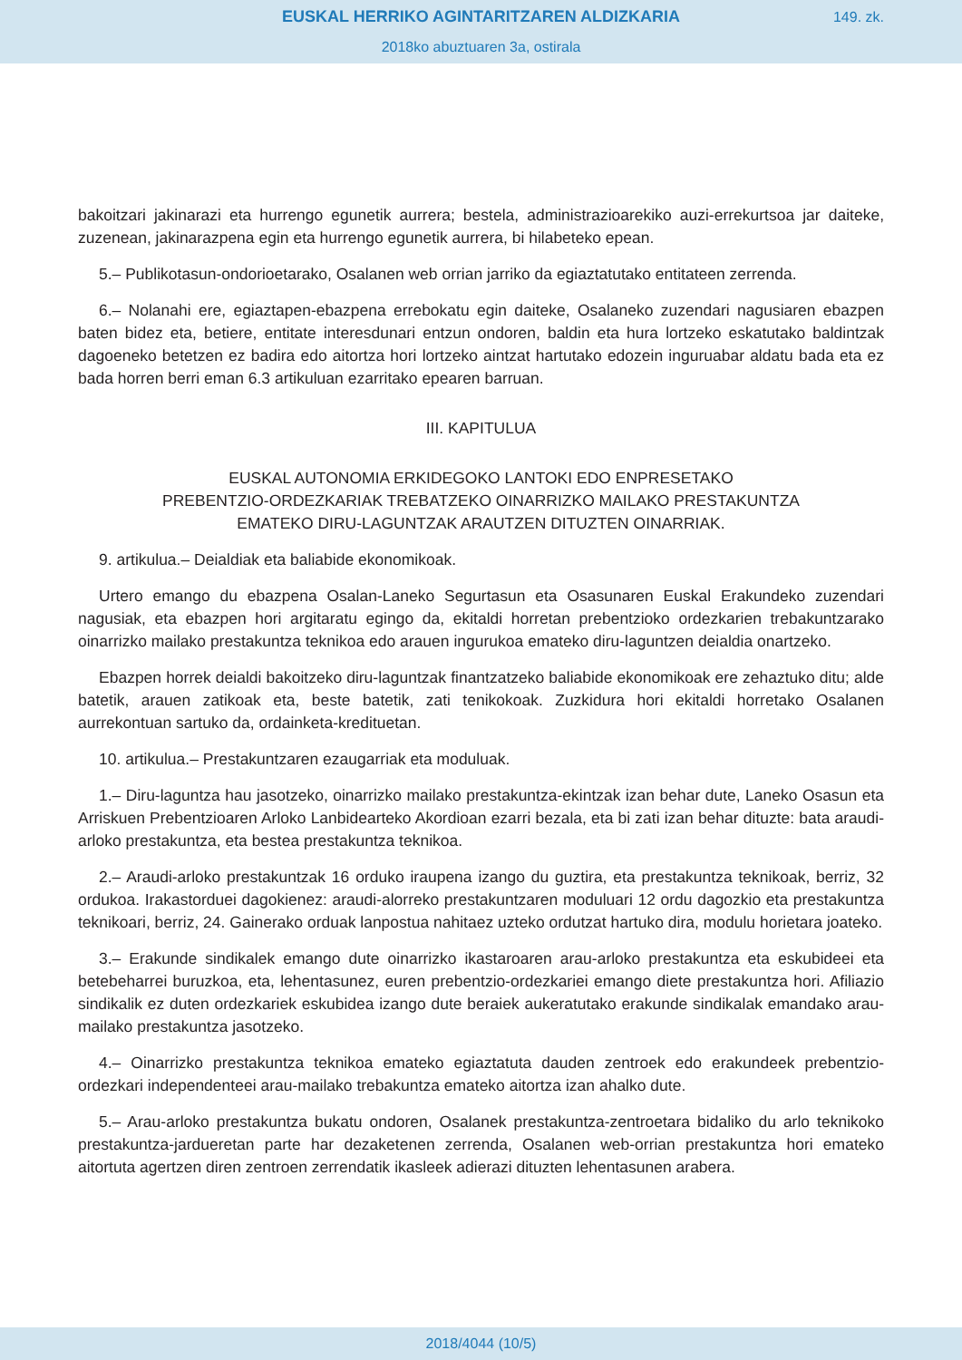EUSKAL HERRIKO AGINTARITZAREN ALDIZKARIA
149. zk.
2018ko abuztuaren 3a, ostirala
bakoitzari jakinarazi eta hurrengo egunetik aurrera; bestela, administrazioarekiko auzi-errekurtsoa jar daiteke, zuzenean, jakinarazpena egin eta hurrengo egunetik aurrera, bi hilabeteko epean.
5.– Publikotasun-ondorioetarako, Osalanen web orrian jarriko da egiaztatutako entitateen zerrenda.
6.– Nolanahi ere, egiaztapen-ebazpena errebokatu egin daiteke, Osalaneko zuzendari nagusiaren ebazpen baten bidez eta, betiere, entitate interesdunari entzun ondoren, baldin eta hura lortzeko eskatutako baldintzak dagoeneko betetzen ez badira edo aitortza hori lortzeko aintzat hartutako edozein inguruabar aldatu bada eta ez bada horren berri eman 6.3 artikuluan ezarritako epearen barruan.
III. KAPITULUA
EUSKAL AUTONOMIA ERKIDEGOKO LANTOKI EDO ENPRESETAKO
PREBENTZIO-ORDEZKARIAK TREBATZEKO OINARRIZKO MAILAKO PRESTAKUNTZA
EMATEKO DIRU-LAGUNTZAK ARAUTZEN DITUZTEN OINARRIAK.
9. artikulua.– Deialdiak eta baliabide ekonomikoak.
Urtero emango du ebazpena Osalan-Laneko Segurtasun eta Osasunaren Euskal Erakundeko zuzendari nagusiak, eta ebazpen hori argitaratu egingo da, ekitaldi horretan prebentzioko ordezkarien trebakuntzarako oinarrizko mailako prestakuntza teknikoa edo arauen ingurukoa emateko diru-laguntzen deialdia onartzeko.
Ebazpen horrek deialdi bakoitzeko diru-laguntzak finantzatzeko baliabide ekonomikoak ere zehaztuko ditu; alde batetik, arauen zatikoak eta, beste batetik, zati tenikokoak. Zuzkidura hori ekitaldi horretako Osalanen aurrekontuan sartuko da, ordainketa-kredituetan.
10. artikulua.– Prestakuntzaren ezaugarriak eta moduluak.
1.– Diru-laguntza hau jasotzeko, oinarrizko mailako prestakuntza-ekintzak izan behar dute, Laneko Osasun eta Arriskuen Prebentzioaren Arloko Lanbidearteko Akordioan ezarri bezala, eta bi zati izan behar dituzte: bata araudi-arloko prestakuntza, eta bestea prestakuntza teknikoa.
2.– Araudi-arloko prestakuntzak 16 orduko iraupena izango du guztira, eta prestakuntza teknikoak, berriz, 32 ordukoa. Irakastorduei dagokienez: araudi-alorreko prestakuntzaren moduluari 12 ordu dagozkio eta prestakuntza teknikoari, berriz, 24. Gainerako orduak lanpostua nahitaez uzteko ordutzat hartuko dira, modulu horietara joateko.
3.– Erakunde sindikalek emango dute oinarrizko ikastaroaren arau-arloko prestakuntza eta eskubideei eta betebeharrei buruzkoa, eta, lehentasunez, euren prebentzio-ordezkariei emango diete prestakuntza hori. Afiliazio sindikalik ez duten ordezkariek eskubidea izango dute beraiek aukeratutako erakunde sindikalak emandako arau-mailako prestakuntza jasotzeko.
4.– Oinarrizko prestakuntza teknikoa emateko egiaztatuta dauden zentroek edo erakundeek prebentzio-ordezkari independenteei arau-mailako trebakuntza emateko aitortza izan ahalko dute.
5.– Arau-arloko prestakuntza bukatu ondoren, Osalanek prestakuntza-zentroetara bidaliko du arlo teknikoko prestakuntza-jarduеretan parte har dezaketenen zerrenda, Osalanen web-orrian prestakuntza hori emateko aitortuta agertzen diren zentroen zerrendatik ikasleek adierazi dituzten lehentasunen arabera.
2018/4044 (10/5)